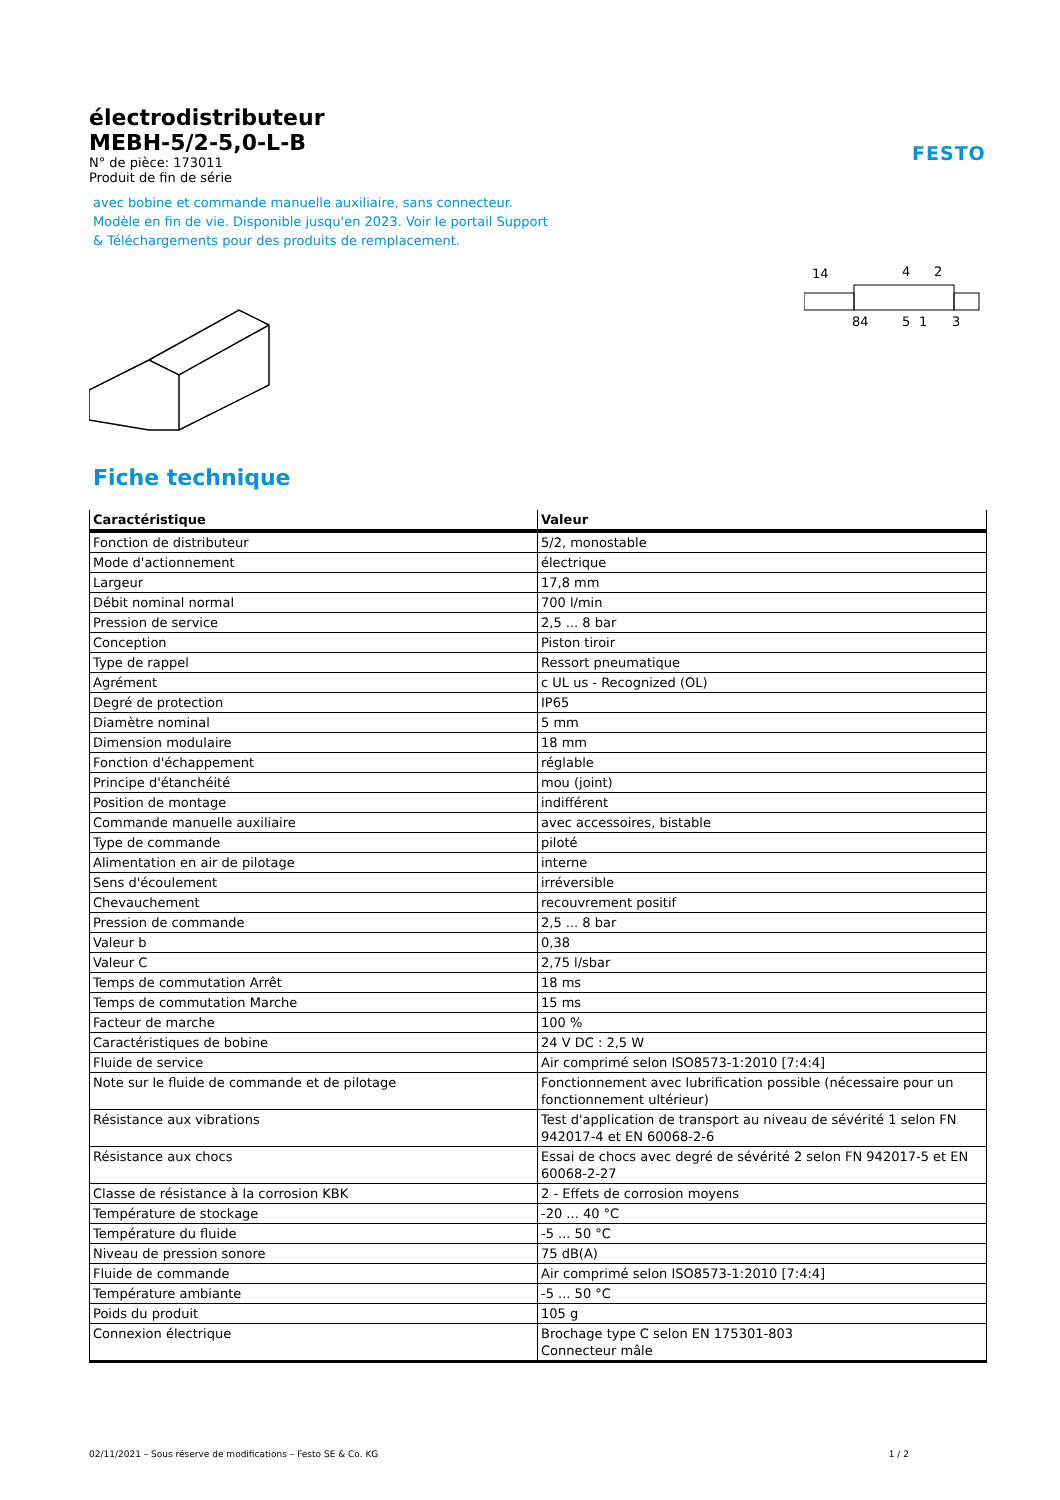FESTO
électrodistributeur
MEBH-5/2-5,0-L-B
N° de pièce: 173011
Produit de fin de série
avec bobine et commande manuelle auxiliaire, sans connecteur.
Modèle en fin de vie. Disponible jusqu'en 2023. Voir le portail Support
& Téléchargements pour des produits de remplacement.
14
4
2
84
5
1
3
Fiche technique
| Caractéristique | Valeur |
| --- | --- |
| Fonction de distributeur | 5/2, monostable |
| Mode d'actionnement | électrique |
| Largeur | 17,8 mm |
| Débit nominal normal | 700 l/min |
| Pression de service | 2,5 ... 8 bar |
| Conception | Piston tiroir |
| Type de rappel | Ressort pneumatique |
| Agrément | c UL us - Recognized (OL) |
| Degré de protection | IP65 |
| Diamètre nominal | 5 mm |
| Dimension modulaire | 18 mm |
| Fonction d'échappement | réglable |
| Principe d'étanchéité | mou (joint) |
| Position de montage | indifférent |
| Commande manuelle auxiliaire | avec accessoires, bistable |
| Type de commande | piloté |
| Alimentation en air de pilotage | interne |
| Sens d'écoulement | irréversible |
| Chevauchement | recouvrement positif |
| Pression de commande | 2,5 ... 8 bar |
| Valeur b | 0,38 |
| Valeur C | 2,75 l/sbar |
| Temps de commutation Arrêt | 18 ms |
| Temps de commutation Marche | 15 ms |
| Facteur de marche | 100 % |
| Caractéristiques de bobine | 24 V DC : 2,5 W |
| Fluide de service | Air comprimé selon ISO8573-1:2010 [7:4:4] |
| Note sur le fluide de commande et de pilotage | Fonctionnement avec lubrification possible (nécessaire pour un fonctionnement ultérieur) |
| Résistance aux vibrations | Test d'application de transport au niveau de sévérité 1 selon FN 942017-4 et EN 60068-2-6 |
| Résistance aux chocs | Essai de chocs avec degré de sévérité 2 selon FN 942017-5 et EN 60068-2-27 |
| Classe de résistance à la corrosion KBK | 2 - Effets de corrosion moyens |
| Température de stockage | -20 ... 40 °C |
| Température du fluide | -5 ... 50 °C |
| Niveau de pression sonore | 75 dB(A) |
| Fluide de commande | Air comprimé selon ISO8573-1:2010 [7:4:4] |
| Température ambiante | -5 ... 50 °C |
| Poids du produit | 105 g |
| Connexion électrique | Brochage type C selon EN 175301-803 Connecteur mâle |
02/11/2021 – Sous réserve de modifications – Festo SE & Co. KG 1 / 2